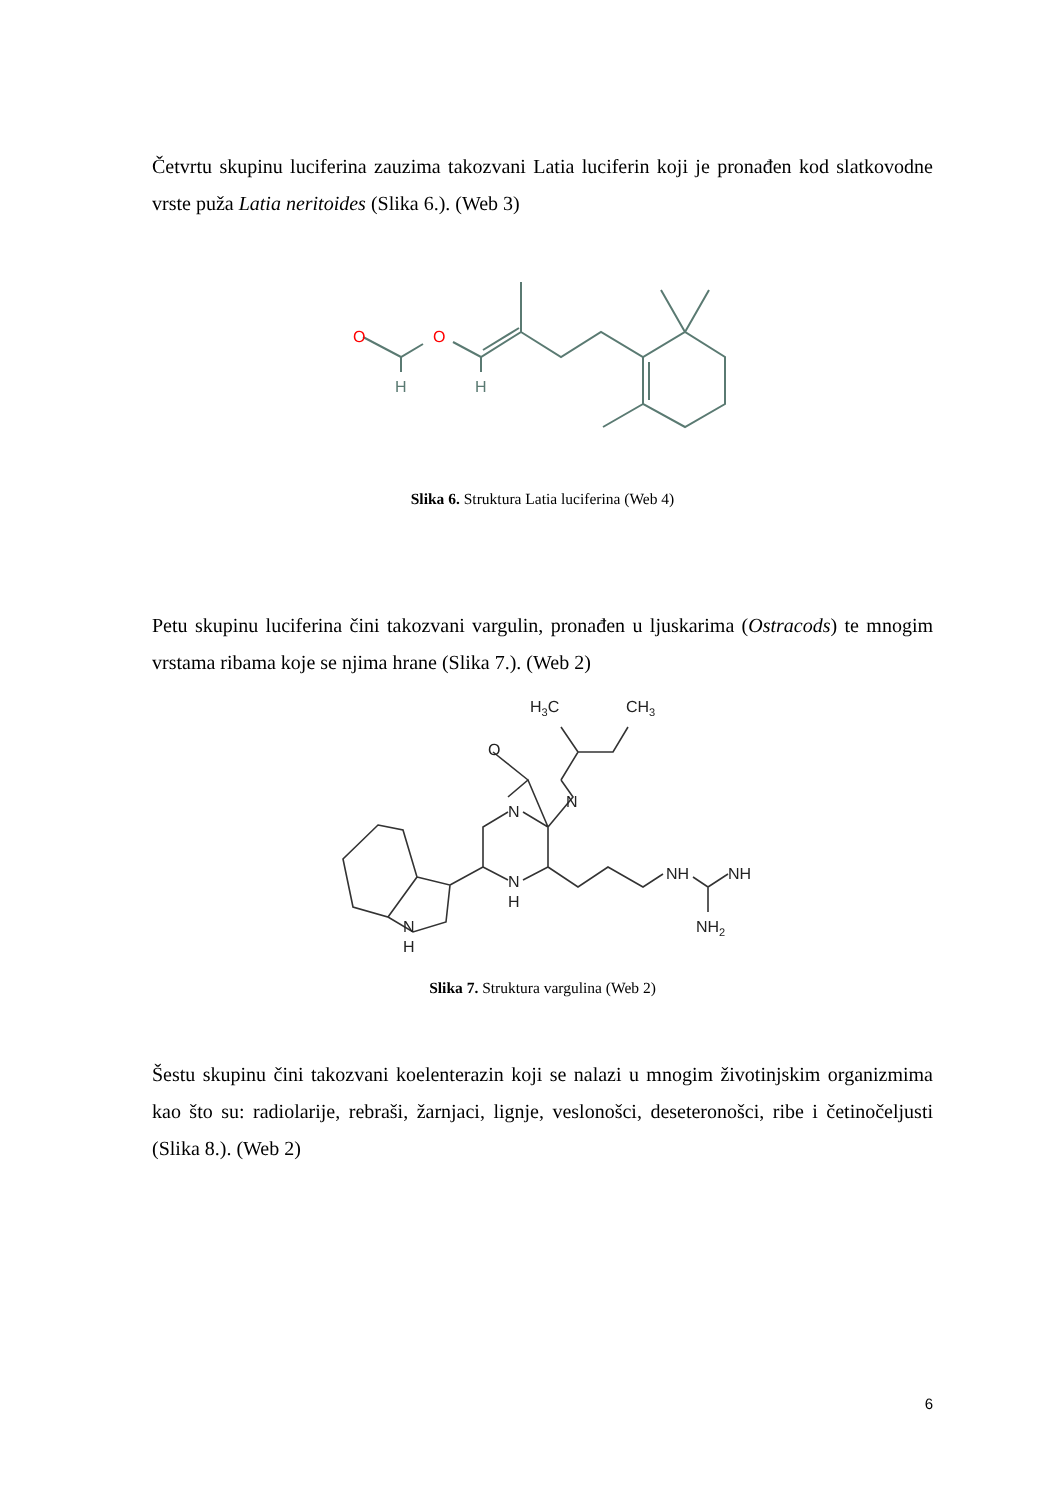Četvrtu skupinu luciferina zauzima takozvani Latia luciferin koji je pronađen kod slatkovodne vrste puža Latia neritoides (Slika 6.). (Web 3)
O
O
H
H
Slika 6. Struktura Latia luciferina (Web 4)
Petu skupinu luciferina čini takozvani vargulin, pronađen u ljuskarima (Ostracods) te mnogim vrstama ribama koje se njima hrane (Slika 7.). (Web 2)
H3C
CH3
O
N
N
N
H
N
H
NH
NH
NH2
Slika 7. Struktura vargulina (Web 2)
Šestu skupinu čini takozvani koelenterazin koji se nalazi u mnogim životinjskim organizmima kao što su: radiolarije, rebraši, žarnjaci, lignje, veslonošci, deseteronošci, ribe i četinočeljusti (Slika 8.). (Web 2)
6